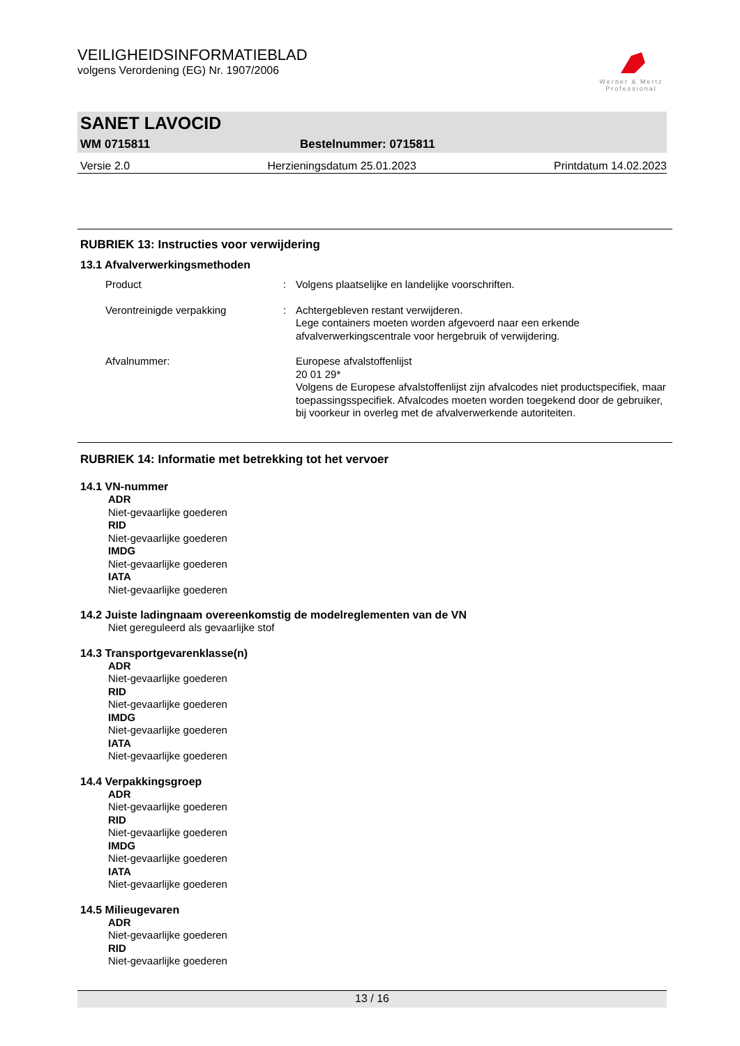VEILIGHEIDSINFORMATIEBLAD
volgens Verordening (EG) Nr. 1907/2006
Werner & Mertz
Professional
SANET LAVOCID
WM 0715811 Bestelnummer: 0715811
Versie 2.0 Herzieningsdatum 25.01.2023 Printdatum 14.02.2023
RUBRIEK 13: Instructies voor verwijdering
13.1 Afvalverwerkingsmethoden
| Product | : | Volgens plaatselijke en landelijke voorschriften. |
| Verontreinigde verpakking | : | Achtergebleven restant verwijderen. Lege containers moeten worden afgevoerd naar een erkende afvalverwerkingscentrale voor hergebruik of verwijdering. |
| Afvalnummer: | | Europese afvalstoffenlijst 20 01 29* Volgens de Europese afvalstoffenlijst zijn afvalcodes niet productspecifiek, maar toepassingsspecifiek. Afvalcodes moeten worden toegekend door de gebruiker, bij voorkeur in overleg met de afvalverwerkende autoriteiten. |
RUBRIEK 14: Informatie met betrekking tot het vervoer
14.1 VN-nummer
ADR
Niet-gevaarlijke goederen
RID
Niet-gevaarlijke goederen
IMDG
Niet-gevaarlijke goederen
IATA
Niet-gevaarlijke goederen
14.2 Juiste ladingnaam overeenkomstig de modelreglementen van de VN
Niet gereguleerd als gevaarlijke stof
14.3 Transportgevarenklasse(n)
ADR
Niet-gevaarlijke goederen
RID
Niet-gevaarlijke goederen
IMDG
Niet-gevaarlijke goederen
IATA
Niet-gevaarlijke goederen
14.4 Verpakkingsgroep
ADR
Niet-gevaarlijke goederen
RID
Niet-gevaarlijke goederen
IMDG
Niet-gevaarlijke goederen
IATA
Niet-gevaarlijke goederen
14.5 Milieugevaren
ADR
Niet-gevaarlijke goederen
RID
Niet-gevaarlijke goederen
13 / 16